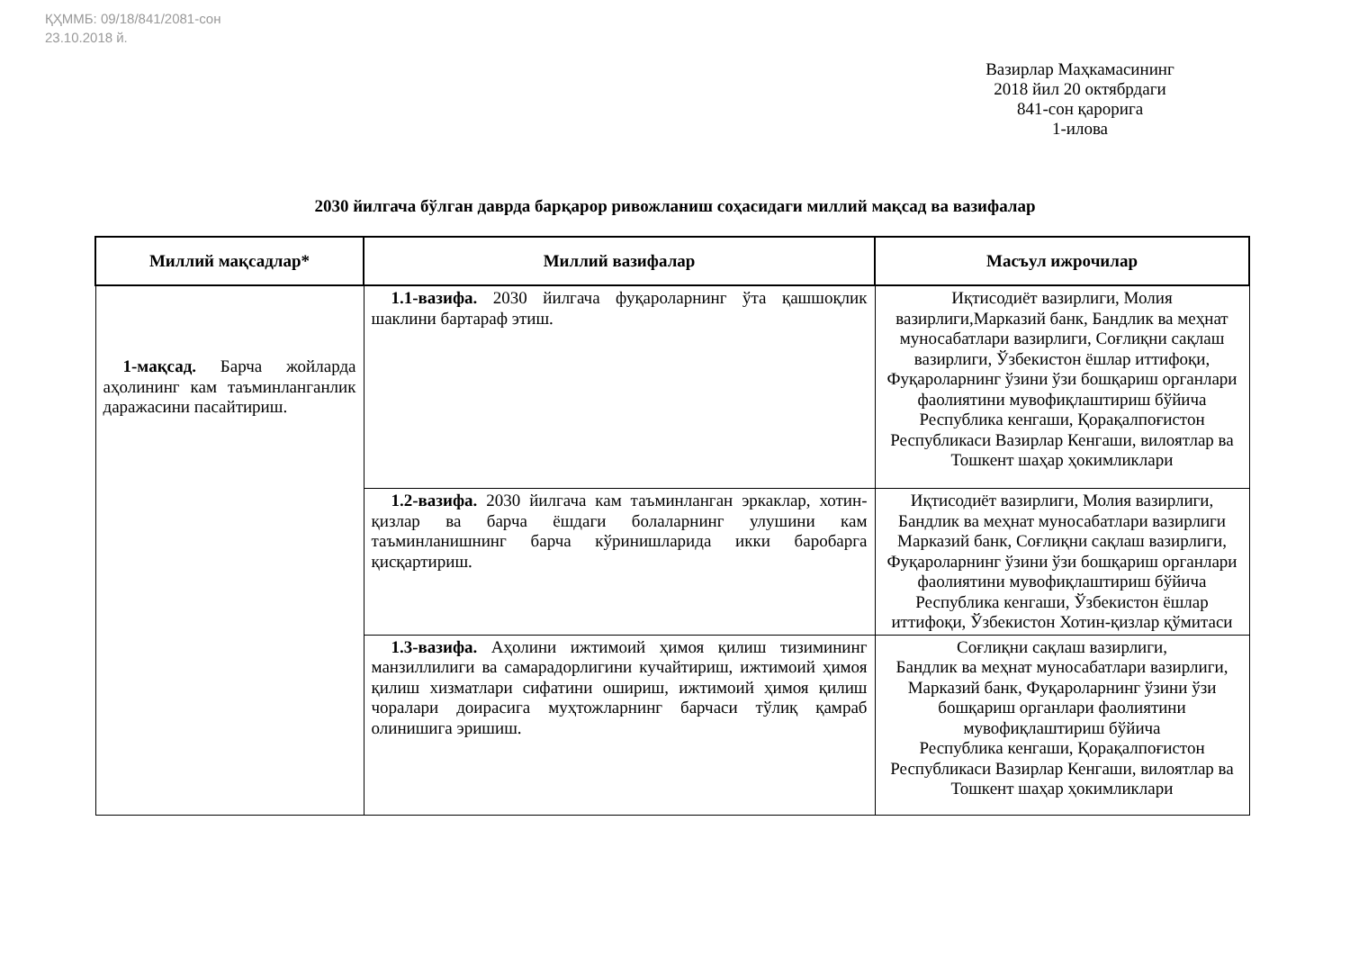ҚҲММБ: 09/18/841/2081-сон
23.10.2018 й.
Вазирлар Маҳкамасининг
2018 йил 20 октябрдаги
841-сон қарорига
1-илова
2030 йилгача бўлган даврда барқарор ривожланиш соҳасидаги миллий мақсад ва вазифалар
| Миллий мақсадлар* | Миллий вазифалар | Масъул ижрочилар |
| --- | --- | --- |
| 1-мақсад. Барча жойларда аҳолининг кам таъминланганлик даражасини пасайтириш. | 1.1-вазифа. 2030 йилгача фуқароларнинг ўта қашшоқлик шаклини бартараф этиш. | Иқтисодиёт вазирлиги, Молия вазирлиги,Марказий банк, Бандлик ва меҳнат муносабатлари вазирлиги, Соғлиқни сақлаш вазирлиги, Ўзбекистон ёшлар иттифоқи, Фуқароларнинг ўзини ўзи бошқариш органлари фаолиятини мувофиқлаштириш бўйича Республика кенгаши, Қорақалпоғистон Республикаси Вазирлар Кенгаши, вилоятлар ва Тошкент шаҳар ҳокимликлари |
| | 1.2-вазифа. 2030 йилгача кам таъминланган эркаклар, хотин-қизлар ва барча ёшдаги болаларнинг улушини кам таъминланишнинг барча кўринишларида икки баробарга қисқартириш. | Иқтисодиёт вазирлиги, Молия вазирлиги, Бандлик ва меҳнат муносабатлари вазирлиги Марказий банк, Соғлиқни сақлаш вазирлиги, Фуқароларнинг ўзини ўзи бошқариш органлари фаолиятини мувофиқлаштириш бўйича Республика кенгаши, Ўзбекистон ёшлар иттифоқи, Ўзбекистон Хотин-қизлар қўмитаси |
| | 1.3-вазифа. Аҳолини ижтимоий ҳимоя қилиш тизимининг манзиллилиги ва самарадорлигини кучайтириш, ижтимоий ҳимоя қилиш хизматлари сифатини ошириш, ижтимоий ҳимоя қилиш чоралари доирасига муҳтожларнинг барчаси тўлиқ қамраб олинишига эришиш. | Соғлиқни сақлаш вазирлиги, Бандлик ва меҳнат муносабатлари вазирлиги, Марказий банк, Фуқароларнинг ўзини ўзи бошқариш органлари фаолиятини мувофиқлаштириш бўйича Республика кенгаши, Қорақалпоғистон Республикаси Вазирлар Кенгаши, вилоятлар ва Тошкент шаҳар ҳокимликлари |